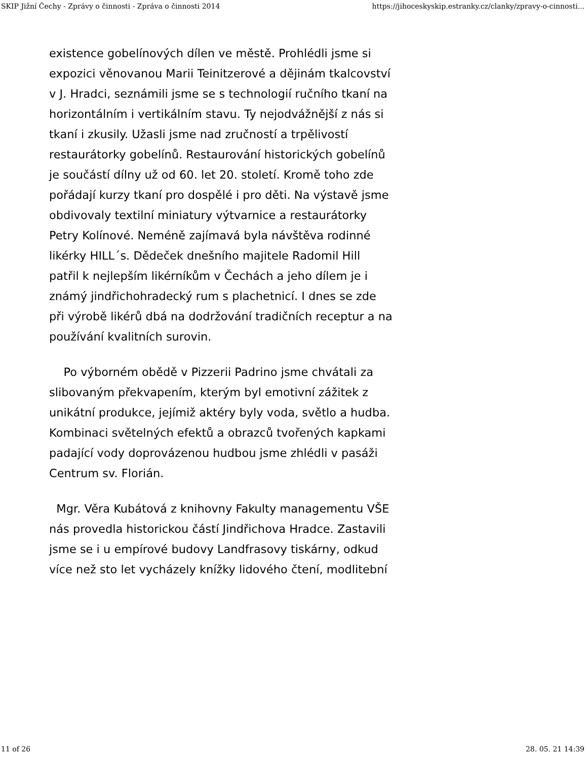SKIP Jižní Čechy - Zprávy o činnosti - Zpráva o činnosti 2014 https://jihoceskyskip.estranky.cz/clanky/zpravy-o-cinnosti...
existence gobelínových dílen ve městě. Prohlédli jsme si expozici věnovanou Marii Teinitzerové a dějinám tkalcovství v J. Hradci, seznámili jsme se s technologií ručního tkaní na horizontálním i vertikálním stavu. Ty nejodvážnější z nás si tkaní i zkusily. Užasli jsme nad zručností a trpělivostí restaurátorky gobelínů. Restaurování historických gobelínů je součástí dílny už od 60. let 20. století. Kromě toho zde pořádají kurzy tkaní pro dospělé i pro děti. Na výstavě jsme obdivovaly textilní miniatury výtvarnice a restaurátorky Petry Kolínové. Neméně zajímavá byla návštěva rodinné likérky HILL´s. Dědeček dnešního majitele Radomil Hill patřil k nejlepším likérníkům v Čechách a jeho dílem je i známý jindřichohradecký rum s plachetnicí. I dnes se zde při výrobě likérů dbá na dodržování tradičních receptur a na používání kvalitních surovin.
Po výborném obědě v Pizzerii Padrino jsme chvátali za slibovaným překvapením, kterým byl emotivní zážitek z unikátní produkce, jejímiž aktéry byly voda, světlo a hudba. Kombinaci světelných efektů a obrazců tvořených kapkami padající vody doprovázenou hudbou jsme zhlédli v pasáži Centrum sv. Florián.
Mgr. Věra Kubátová z knihovny Fakulty managementu VŠE nás provedla historickou částí Jindřichova Hradce. Zastavili jsme se i u empírové budovy Landfrasovy tiskárny, odkud více než sto let vycházely knížky lidového čtení, modlitební
11 of 26 28. 05. 21 14:39